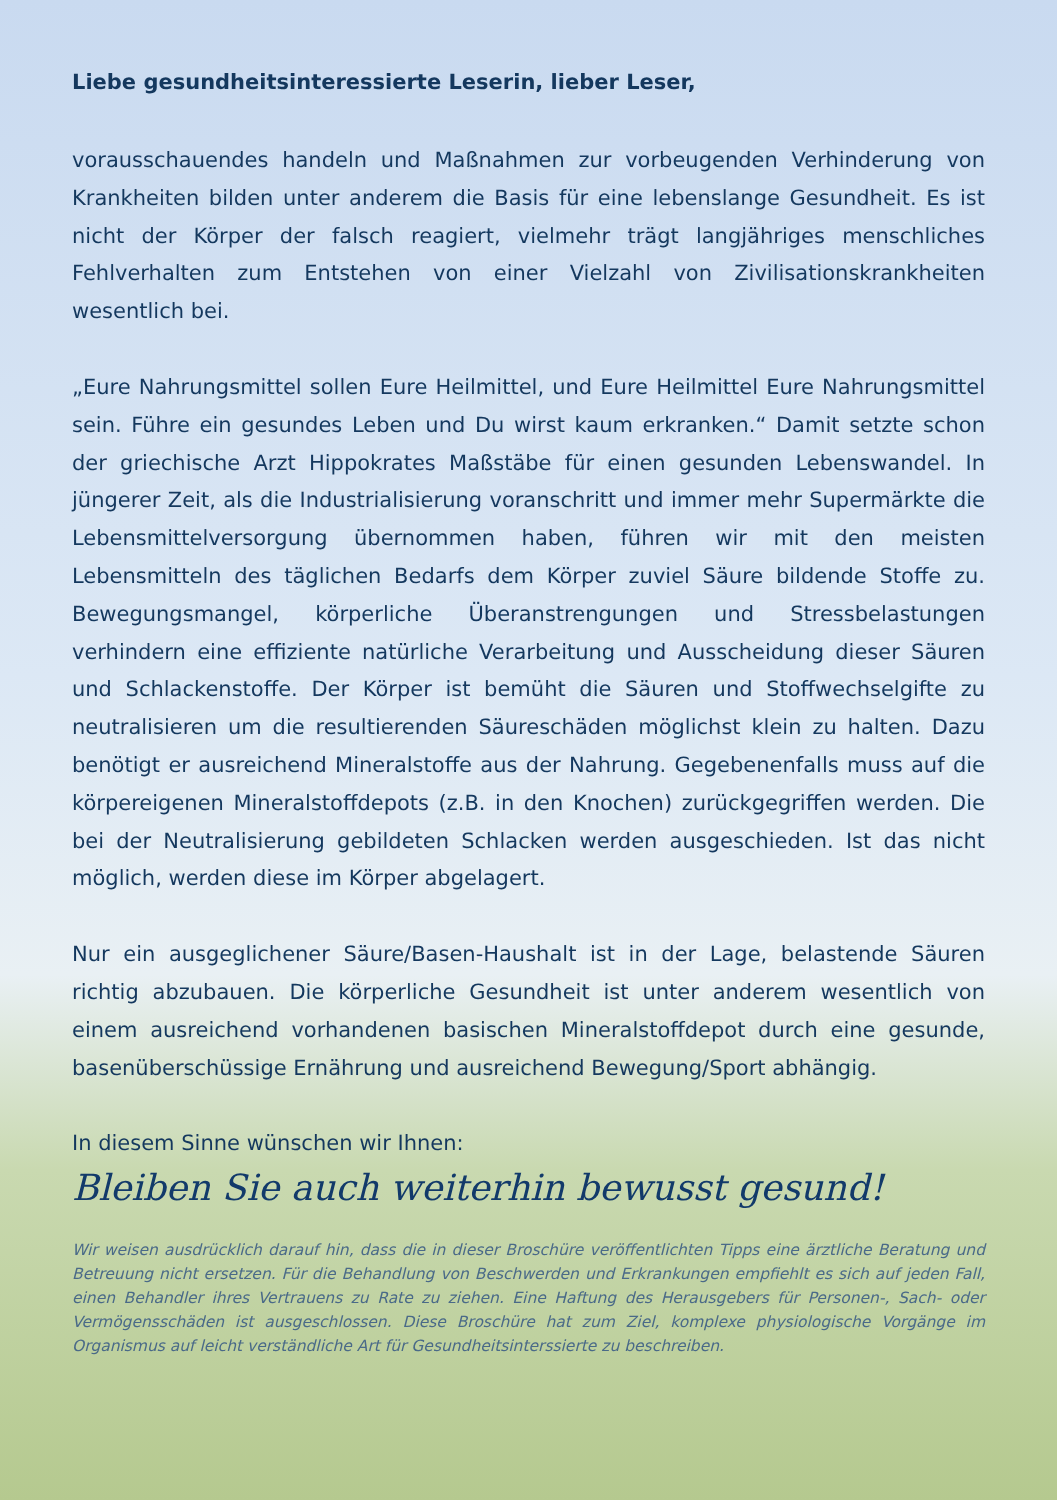Liebe gesundheitsinteressierte Leserin, lieber Leser,
vorausschauendes handeln und Maßnahmen zur vorbeugenden Verhinderung von Krankheiten bilden unter anderem die Basis für eine lebenslange Gesundheit. Es ist nicht der Körper der falsch reagiert, vielmehr trägt langjähriges menschliches Fehlverhalten zum Entstehen von einer Vielzahl von Zivilisationskrankheiten wesentlich bei.
„Eure Nahrungsmittel sollen Eure Heilmittel, und Eure Heilmittel Eure Nahrungsmittel sein. Führe ein gesundes Leben und Du wirst kaum erkranken.“ Damit setzte schon der griechische Arzt Hippokrates Maßstäbe für einen gesunden Lebenswandel. In jüngerer Zeit, als die Industrialisierung voranschritt und immer mehr Supermärkte die Lebensmittelversorgung übernommen haben, führen wir mit den meisten Lebensmitteln des täglichen Bedarfs dem Körper zuviel Säure bildende Stoffe zu. Bewegungsmangel, körperliche Überanstrengungen und Stressbelastungen verhindern eine effiziente natürliche Verarbeitung und Ausscheidung dieser Säuren und Schlackenstoffe. Der Körper ist bemüht die Säuren und Stoffwechselgifte zu neutralisieren um die resultierenden Säureschäden möglichst klein zu halten. Dazu benötigt er ausreichend Mineralstoffe aus der Nahrung. Gegebenenfalls muss auf die körpereigenen Mineralstoffdepots (z.B. in den Knochen) zurückgegriffen werden. Die bei der Neutralisierung gebildeten Schlacken werden ausgeschieden. Ist das nicht möglich, werden diese im Körper abgelagert.
Nur ein ausgeglichener Säure/Basen-Haushalt ist in der Lage, belastende Säuren richtig abzubauen. Die körperliche Gesundheit ist unter anderem wesentlich von einem ausreichend vorhandenen basischen Mineralstoffdepot durch eine gesunde, basenüberschüssige Ernährung und ausreichend Bewegung/Sport abhängig.
In diesem Sinne wünschen wir Ihnen:
Bleiben Sie auch weiterhin bewusst gesund!
Wir weisen ausdrücklich darauf hin, dass die in dieser Broschüre veröffentlichten Tipps eine ärztliche Beratung und Betreuung nicht ersetzen. Für die Behandlung von Beschwerden und Erkrankungen empfiehlt es sich auf jeden Fall, einen Behandler ihres Vertrauens zu Rate zu ziehen. Eine Haftung des Herausgebers für Personen-, Sach- oder Vermögensschäden ist ausgeschlossen. Diese Broschüre hat zum Ziel, komplexe physiologische Vorgänge im Organismus auf leicht verständliche Art für Gesundheitsinterssierte zu beschreiben.